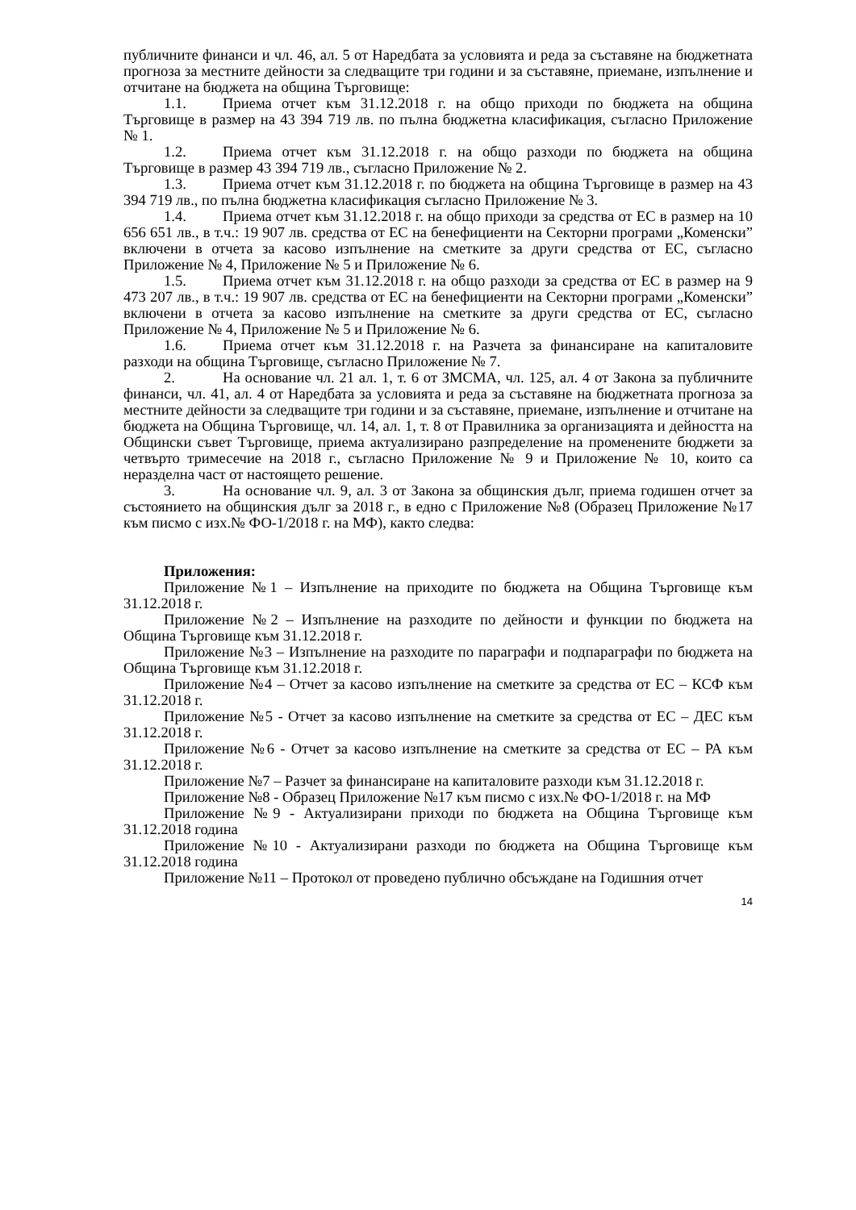публичните финанси и чл. 46, ал. 5 от Наредбата за условията и реда за съставяне на бюджетната прогноза за местните дейности за следващите три години и за съставяне, приемане, изпълнение и отчитане на бюджета на община Търговище:
1.1. Приема отчет към 31.12.2018 г. на общо приходи по бюджета на община Търговище в размер на 43 394 719 лв. по пълна бюджетна класификация, съгласно Приложение № 1.
1.2. Приема отчет към 31.12.2018 г. на общо разходи по бюджета на община Търговище в размер 43 394 719 лв., съгласно Приложение № 2.
1.3. Приема отчет към 31.12.2018 г. по бюджета на община Търговище в размер на 43 394 719 лв., по пълна бюджетна класификация съгласно Приложение № 3.
1.4. Приема отчет към 31.12.2018 г. на общо приходи за средства от ЕС в размер на 10 656 651 лв., в т.ч.: 19 907 лв. средства от ЕС на бенефициенти на Секторни програми „Коменски” включени в отчета за касово изпълнение на сметките за други средства от ЕС, съгласно Приложение № 4, Приложение № 5 и Приложение № 6.
1.5. Приема отчет към 31.12.2018 г. на общо разходи за средства от ЕС в размер на 9 473 207 лв., в т.ч.: 19 907 лв. средства от ЕС на бенефициенти на Секторни програми „Коменски” включени в отчета за касово изпълнение на сметките за други средства от ЕС, съгласно Приложение № 4, Приложение № 5 и Приложение № 6.
1.6. Приема отчет към 31.12.2018 г. на Разчета за финансиране на капиталовите разходи на община Търговище, съгласно Приложение № 7.
2. На основание чл. 21 ал. 1, т. 6 от ЗМСМА, чл. 125, ал. 4 от Закона за публичните финанси, чл. 41, ал. 4 от Наредбата за условията и реда за съставяне на бюджетната прогноза за местните дейности за следващите три години и за съставяне, приемане, изпълнение и отчитане на бюджета на Община Търговище, чл. 14, ал. 1, т. 8 от Правилника за организацията и дейността на Общински съвет Търговище, приема актуализирано разпределение на променените бюджети за четвърто тримесечие на 2018 г., съгласно Приложение № 9 и Приложение № 10, които са неразделна част от настоящето решение.
3. На основание чл. 9, ал. 3 от Закона за общинския дълг, приема годишен отчет за състоянието на общинския дълг за 2018 г., в едно с Приложение №8 (Образец Приложение №17 към писмо с изх.№ ФО-1/2018 г. на МФ), както следва:
Приложения:
Приложение №1 – Изпълнение на приходите по бюджета на Община Търговище към 31.12.2018 г.
Приложение №2 – Изпълнение на разходите по дейности и функции по бюджета на Община Търговище към 31.12.2018 г.
Приложение №3 – Изпълнение на разходите по параграфи и подпараграфи по бюджета на Община Търговище към 31.12.2018 г.
Приложение №4 – Отчет за касово изпълнение на сметките за средства от ЕС – КСФ към 31.12.2018 г.
Приложение №5 - Отчет за касово изпълнение на сметките за средства от ЕС – ДЕС към 31.12.2018 г.
Приложение №6 - Отчет за касово изпълнение на сметките за средства от ЕС – РА към 31.12.2018 г.
Приложение №7 – Разчет за финансиране на капиталовите разходи към 31.12.2018 г.
Приложение №8 - Образец Приложение №17 към писмо с изх.№ ФО-1/2018 г. на МФ
Приложение №9 - Актуализирани приходи по бюджета на Община Търговище към 31.12.2018 година
Приложение №10 - Актуализирани разходи по бюджета на Община Търговище към 31.12.2018 година
Приложение №11 – Протокол от проведено публично обсъждане на Годишния отчет
14